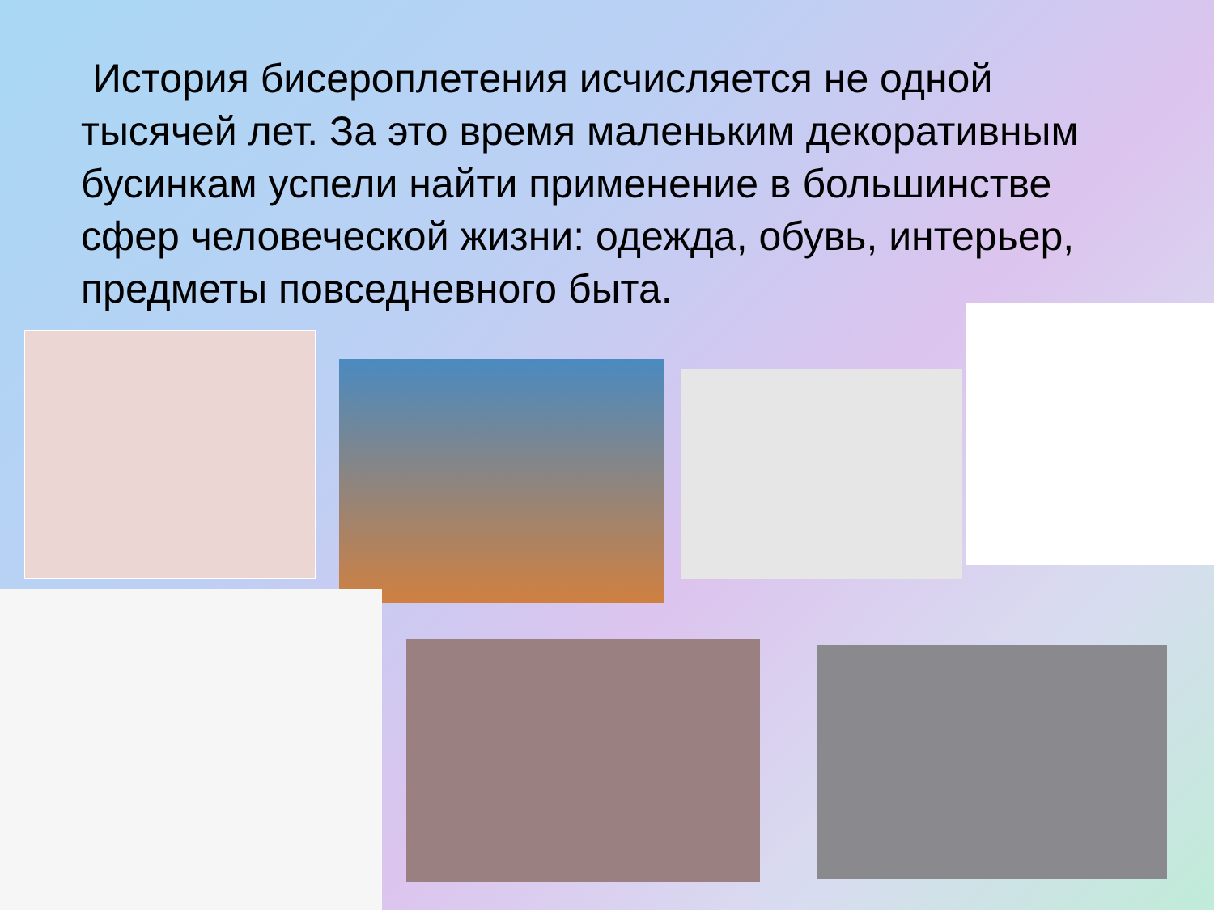История бисероплетения исчисляется не одной тысячей лет. За это время маленьким декоративным бусинкам успели найти применение в большинстве сфер человеческой жизни: одежда, обувь, интерьер, предметы повседневного быта.